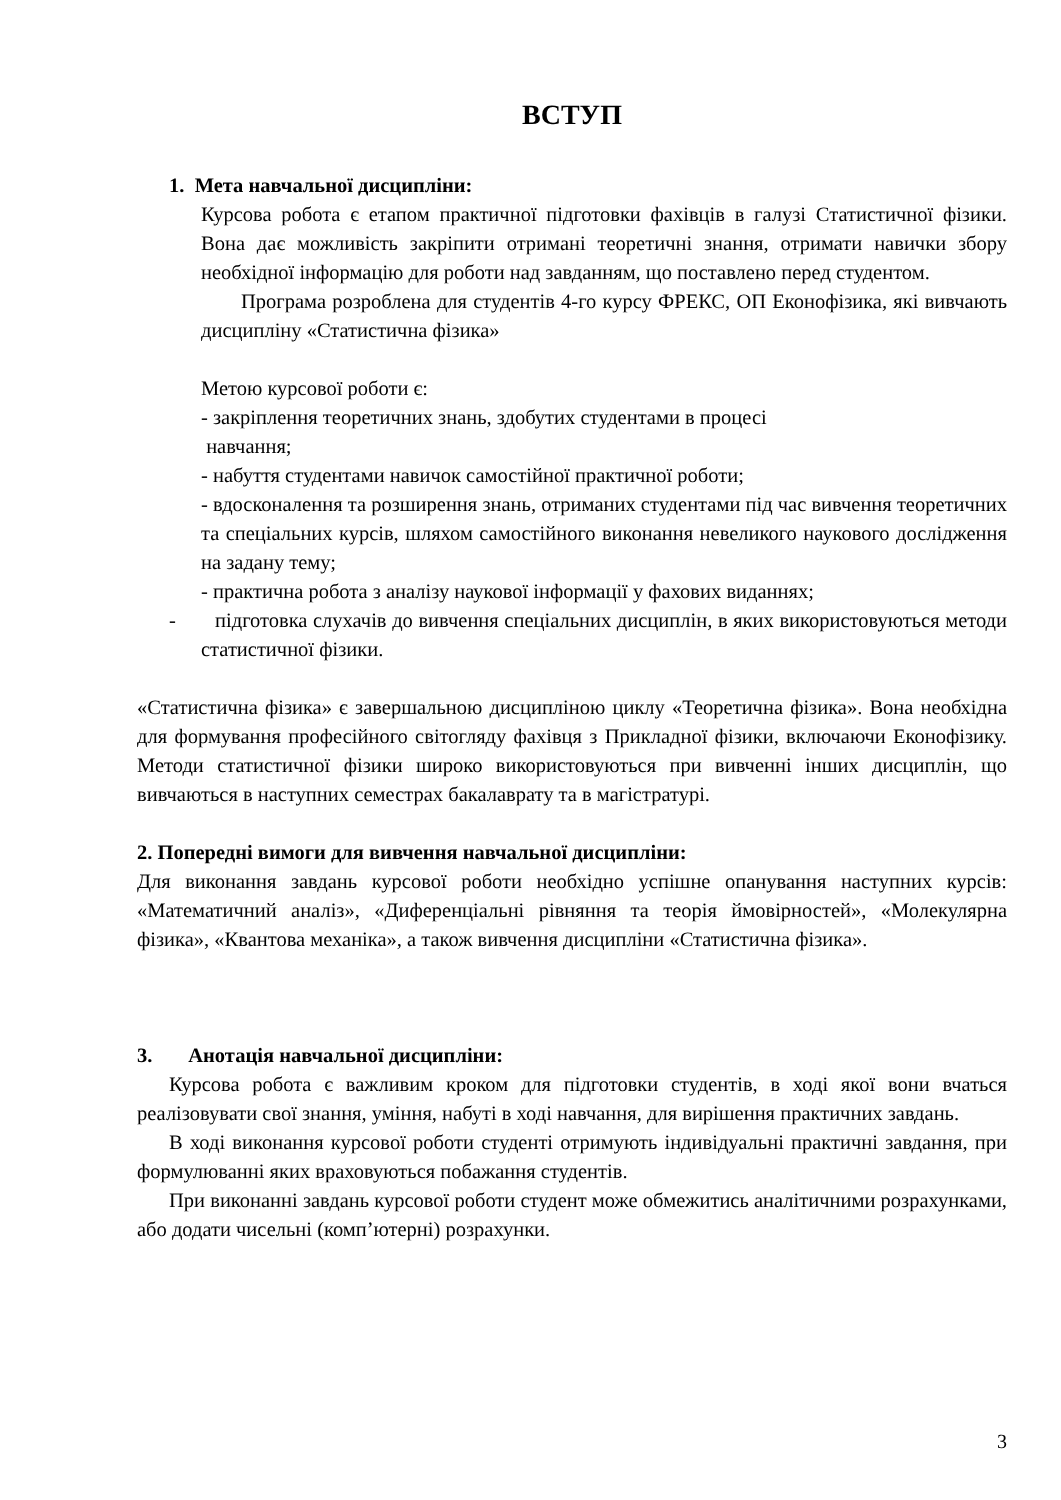ВСТУП
1. Мета навчальної дисципліни:
Курсова робота є етапом практичної підготовки фахівців в галузі Статистичної фізики. Вона дає можливість закріпити отримані теоретичні знання, отримати навички збору необхідної інформацію для роботи над завданням, що поставлено перед студентом.
Програма розроблена для студентів 4-го курсу ФРЕКС, ОП Еконофізика, які вивчають дисципліну «Статистична фізика»
Метою курсової роботи є:
- закріплення теоретичних знань, здобутих студентами в процесі
навчання;
- набуття студентами навичок самостійної практичної роботи;
- вдосконалення та розширення знань, отриманих студентами під час вивчення теоретичних та спеціальних курсів, шляхом самостійного виконання невеликого наукового дослідження на задану тему;
- практична робота з аналізу наукової інформації у фахових виданнях;
- підготовка слухачів до вивчення спеціальних дисциплін, в яких використовуються методи статистичної фізики.
«Статистична фізика» є завершальною дисципліною циклу «Теоретична фізика». Вона необхідна для формування професійного світогляду фахівця з Прикладної фізики, включаючи Еконофізику. Методи статистичної фізики широко використовуються при вивченні інших дисциплін, що вивчаються в наступних семестрах бакалаврату та в магістратурі.
2. Попередні вимоги для вивчення навчальної дисципліни:
Для виконання завдань курсової роботи необхідно успішне опанування наступних курсів: «Математичний аналіз», «Диференціальні рівняння та теорія ймовірностей», «Молекулярна фізика», «Квантова механіка», а також вивчення дисципліни «Статистична фізика».
3. Анотація навчальної дисципліни:
Курсова робота є важливим кроком для підготовки студентів, в ході якої вони вчаться реалізовувати свої знання, уміння, набуті в ході навчання, для вирішення практичних завдань.
В ході виконання курсової роботи студенті отримують індивідуальні практичні завдання, при формулюванні яких враховуються побажання студентів.
При виконанні завдань курсової роботи студент може обмежитись аналітичними розрахунками, або додати чисельні (комп’ютерні) розрахунки.
3